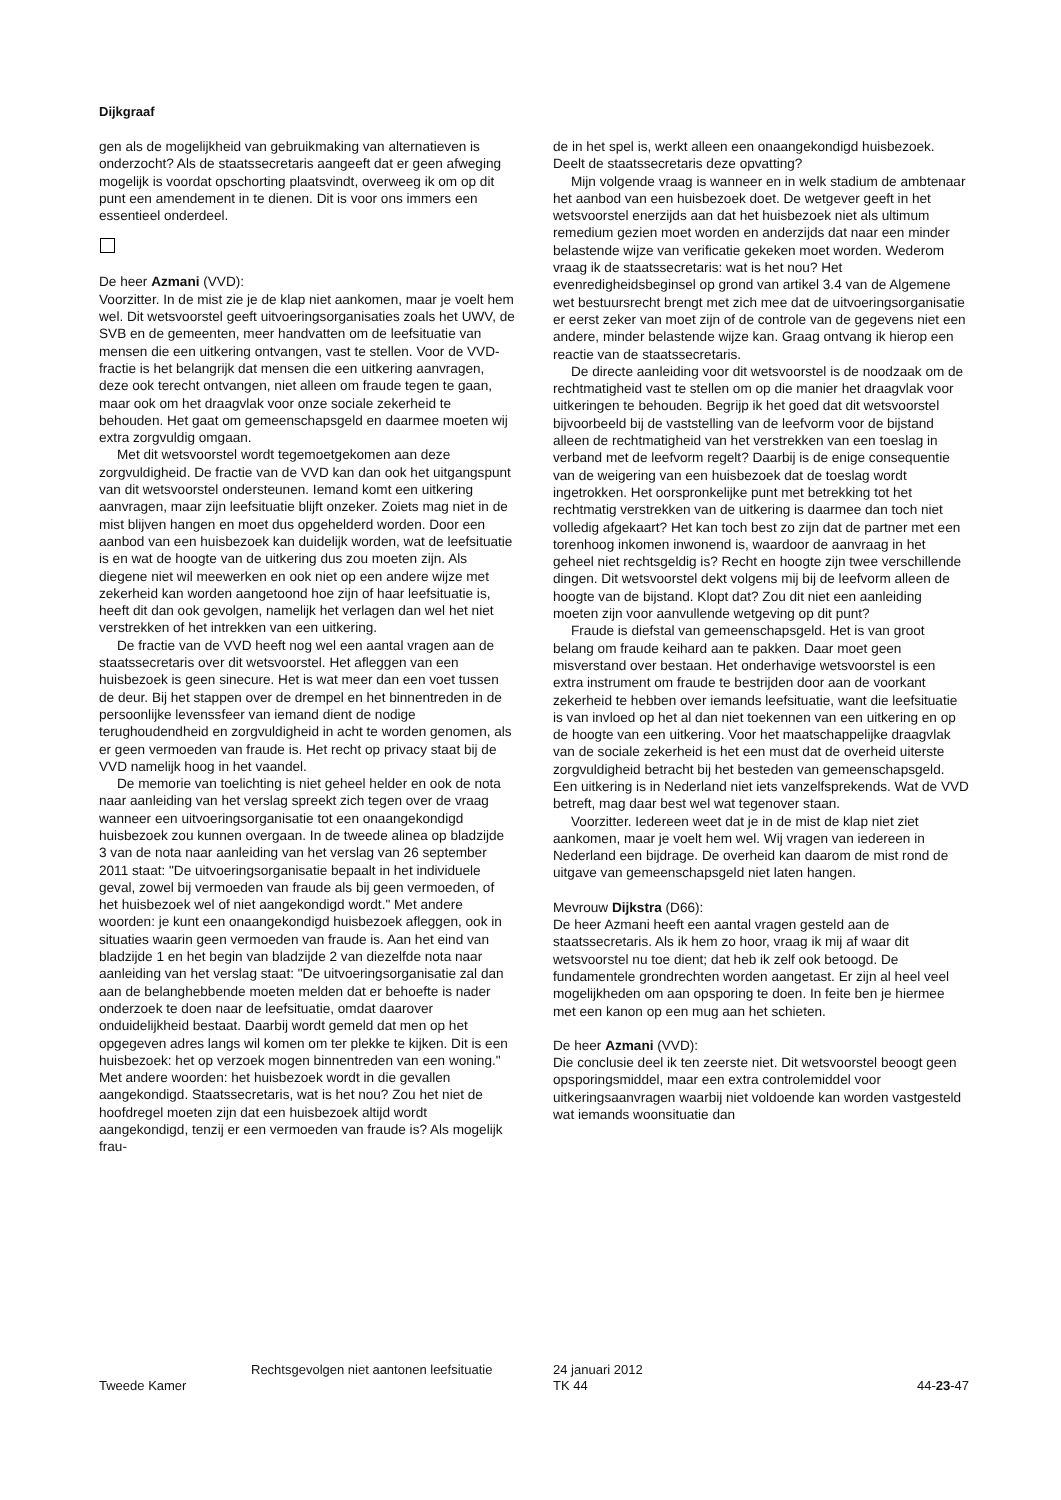Dijkgraaf
gen als de mogelijkheid van gebruikmaking van alternatieven is onderzocht? Als de staatssecretaris aangeeft dat er geen afweging mogelijk is voordat opschorting plaatsvindt, overweeg ik om op dit punt een amendement in te dienen. Dit is voor ons immers een essentieel onderdeel.
De heer Azmani (VVD):
Voorzitter. In de mist zie je de klap niet aankomen, maar je voelt hem wel. Dit wetsvoorstel geeft uitvoeringsorganisaties zoals het UWV, de SVB en de gemeenten, meer handvatten om de leefsituatie van mensen die een uitkering ontvangen, vast te stellen. Voor de VVD-fractie is het belangrijk dat mensen die een uitkering aanvragen, deze ook terecht ontvangen, niet alleen om fraude tegen te gaan, maar ook om het draagvlak voor onze sociale zekerheid te behouden. Het gaat om gemeenschapsgeld en daarmee moeten wij extra zorgvuldig omgaan.
Met dit wetsvoorstel wordt tegemoetgekomen aan deze zorgvuldigheid. De fractie van de VVD kan dan ook het uitgangspunt van dit wetsvoorstel ondersteunen. Iemand komt een uitkering aanvragen, maar zijn leefsituatie blijft onzeker. Zoiets mag niet in de mist blijven hangen en moet dus opgehelderd worden. Door een aanbod van een huisbezoek kan duidelijk worden, wat de leefsituatie is en wat de hoogte van de uitkering dus zou moeten zijn. Als diegene niet wil meewerken en ook niet op een andere wijze met zekerheid kan worden aangetoond hoe zijn of haar leefsituatie is, heeft dit dan ook gevolgen, namelijk het verlagen dan wel het niet verstrekken of het intrekken van een uitkering.
De fractie van de VVD heeft nog wel een aantal vragen aan de staatssecretaris over dit wetsvoorstel. Het afleggen van een huisbezoek is geen sinecure. Het is wat meer dan een voet tussen de deur. Bij het stappen over de drempel en het binnentreden in de persoonlijke levenssfeer van iemand dient de nodige terughoudendheid en zorgvuldigheid in acht te worden genomen, als er geen vermoeden van fraude is. Het recht op privacy staat bij de VVD namelijk hoog in het vaandel.
De memorie van toelichting is niet geheel helder en ook de nota naar aanleiding van het verslag spreekt zich tegen over de vraag wanneer een uitvoeringsorganisatie tot een onaangekondigd huisbezoek zou kunnen overgaan. In de tweede alinea op bladzijde 3 van de nota naar aanleiding van het verslag van 26 september 2011 staat: "De uitvoeringsorganisatie bepaalt in het individuele geval, zowel bij vermoeden van fraude als bij geen vermoeden, of het huisbezoek wel of niet aangekondigd wordt." Met andere woorden: je kunt een onaangekondigd huisbezoek afleggen, ook in situaties waarin geen vermoeden van fraude is. Aan het eind van bladzijde 1 en het begin van bladzijde 2 van diezelfde nota naar aanleiding van het verslag staat: "De uitvoeringsorganisatie zal dan aan de belanghebbende moeten melden dat er behoefte is nader onderzoek te doen naar de leefsituatie, omdat daarover onduidelijkheid bestaat. Daarbij wordt gemeld dat men op het opgegeven adres langs wil komen om ter plekke te kijken. Dit is een huisbezoek: het op verzoek mogen binnentreden van een woning." Met andere woorden: het huisbezoek wordt in die gevallen aangekondigd. Staatssecretaris, wat is het nou? Zou het niet de hoofdregel moeten zijn dat een huisbezoek altijd wordt aangekondigd, tenzij er een vermoeden van fraude is? Als mogelijk frau-
de in het spel is, werkt alleen een onaangekondigd huisbezoek. Deelt de staatssecretaris deze opvatting?
Mijn volgende vraag is wanneer en in welk stadium de ambtenaar het aanbod van een huisbezoek doet. De wetgever geeft in het wetsvoorstel enerzijds aan dat het huisbezoek niet als ultimum remedium gezien moet worden en anderzijds dat naar een minder belastende wijze van verificatie gekeken moet worden. Wederom vraag ik de staatssecretaris: wat is het nou? Het evenredigheidsbeginsel op grond van artikel 3.4 van de Algemene wet bestuursrecht brengt met zich mee dat de uitvoeringsorganisatie er eerst zeker van moet zijn of de controle van de gegevens niet een andere, minder belastende wijze kan. Graag ontvang ik hierop een reactie van de staatssecretaris.
De directe aanleiding voor dit wetsvoorstel is de noodzaak om de rechtmatigheid vast te stellen om op die manier het draagvlak voor uitkeringen te behouden. Begrijp ik het goed dat dit wetsvoorstel bijvoorbeeld bij de vaststelling van de leefvorm voor de bijstand alleen de rechtmatigheid van het verstrekken van een toeslag in verband met de leefvorm regelt? Daarbij is de enige consequentie van de weigering van een huisbezoek dat de toeslag wordt ingetrokken. Het oorspronkelijke punt met betrekking tot het rechtmatig verstrekken van de uitkering is daarmee dan toch niet volledig afgekaart? Het kan toch best zo zijn dat de partner met een torenhoog inkomen inwonend is, waardoor de aanvraag in het geheel niet rechtsgeldig is? Recht en hoogte zijn twee verschillende dingen. Dit wetsvoorstel dekt volgens mij bij de leefvorm alleen de hoogte van de bijstand. Klopt dat? Zou dit niet een aanleiding moeten zijn voor aanvullende wetgeving op dit punt?
Fraude is diefstal van gemeenschapsgeld. Het is van groot belang om fraude keihard aan te pakken. Daar moet geen misverstand over bestaan. Het onderhavige wetsvoorstel is een extra instrument om fraude te bestrijden door aan de voorkant zekerheid te hebben over iemands leefsituatie, want die leefsituatie is van invloed op het al dan niet toekennen van een uitkering en op de hoogte van een uitkering. Voor het maatschappelijke draagvlak van de sociale zekerheid is het een must dat de overheid uiterste zorgvuldigheid betracht bij het besteden van gemeenschapsgeld. Een uitkering is in Nederland niet iets vanzelfsprekends. Wat de VVD betreft, mag daar best wel wat tegenover staan.
Voorzitter. Iedereen weet dat je in de mist de klap niet ziet aankomen, maar je voelt hem wel. Wij vragen van iedereen in Nederland een bijdrage. De overheid kan daarom de mist rond de uitgave van gemeenschapsgeld niet laten hangen.
Mevrouw Dijkstra (D66):
De heer Azmani heeft een aantal vragen gesteld aan de staatssecretaris. Als ik hem zo hoor, vraag ik mij af waar dit wetsvoorstel nu toe dient; dat heb ik zelf ook betoogd. De fundamentele grondrechten worden aangetast. Er zijn al heel veel mogelijkheden om aan opsporing te doen. In feite ben je hiermee met een kanon op een mug aan het schieten.
De heer Azmani (VVD):
Die conclusie deel ik ten zeerste niet. Dit wetsvoorstel beoogt geen opsporingsmiddel, maar een extra controlemiddel voor uitkeringsaanvragen waarbij niet voldoende kan worden vastgesteld wat iemands woonsituatie dan
Tweede Kamer
Rechtsgevolgen niet aantonen leefsituatie
24 januari 2012
TK 44
44-23-47